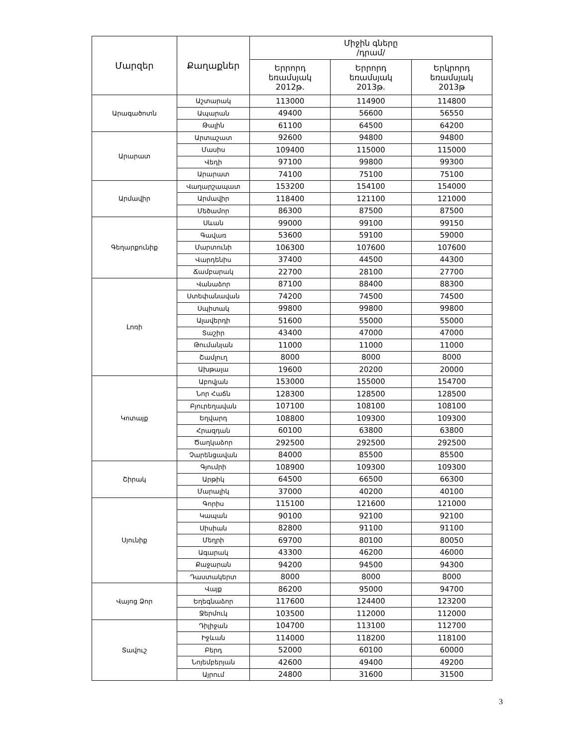| Մարզեր | Քաղաքներ | Միջին գները /դրամ/ | | |
| --- | --- | --- | --- | --- |
| | | Երրորդ եռամսյակ 2012թ. | Երրորդ եռամսյակ 2013թ. | Երկրորդ եռամսյակ 2013թ |
| Արագածոտն | Աշտարակ | 113000 | 114900 | 114800 |
| | Ապարան | 49400 | 56600 | 56550 |
| | Թալին | 61100 | 64500 | 64200 |
| Արարատ | Արտաշատ | 92600 | 94800 | 94800 |
| | Մասիս | 109400 | 115000 | 115000 |
| | Վեդի | 97100 | 99800 | 99300 |
| | Արարատ | 74100 | 75100 | 75100 |
| Արմավիր | Վաղարշապատ | 153200 | 154100 | 154000 |
| | Արմավիր | 118400 | 121100 | 121000 |
| | Մեծամոր | 86300 | 87500 | 87500 |
| Գեղարքունիք | Սևան | 99000 | 99100 | 99150 |
| | Գավառ | 53600 | 59100 | 59000 |
| | Մարտունի | 106300 | 107600 | 107600 |
| | Վարդենիս | 37400 | 44500 | 44300 |
| | Ճամբարակ | 22700 | 28100 | 27700 |
| Լոռի | Վանաձոր | 87100 | 88400 | 88300 |
| | Ստեփանավան | 74200 | 74500 | 74500 |
| | Սպիտակ | 99800 | 99800 | 99800 |
| | Ալավերդի | 51600 | 55000 | 55000 |
| | Տաշիր | 43400 | 47000 | 47000 |
| | Թումանյան | 11000 | 11000 | 11000 |
| | Շամլուղ | 8000 | 8000 | 8000 |
| | Ախթալա | 19600 | 20200 | 20000 |
| Կոտայք | Աբովյան | 153000 | 155000 | 154700 |
| | Նոր Հաճն | 128300 | 128500 | 128500 |
| | Բյուրեղավան | 107100 | 108100 | 108100 |
| | Եղվարդ | 108800 | 109300 | 109300 |
| | Հրազդան | 60100 | 63800 | 63800 |
| | Ծաղկաձոր | 292500 | 292500 | 292500 |
| | Չարենցավան | 84000 | 85500 | 85500 |
| Շիրակ | Գյումրի | 108900 | 109300 | 109300 |
| | Արթիկ | 64500 | 66500 | 66300 |
| | Մարալիկ | 37000 | 40200 | 40100 |
| Սյունիք | Գորիս | 115100 | 121600 | 121000 |
| | Կապան | 90100 | 92100 | 92100 |
| | Սիսիան | 82800 | 91100 | 91100 |
| | Մեղրի | 69700 | 80100 | 80050 |
| | Ագարակ | 43300 | 46200 | 46000 |
| | Քաջարան | 94200 | 94500 | 94300 |
| | Դաստակերտ | 8000 | 8000 | 8000 |
| Վայոց Ձոր | Վայք | 86200 | 95000 | 94700 |
| | Եղեգնաձոր | 117600 | 124400 | 123200 |
| | Ջերմուկ | 103500 | 112000 | 112000 |
| Տավուշ | Դիլիջան | 104700 | 113100 | 112700 |
| | Իջևան | 114000 | 118200 | 118100 |
| | Բերդ | 52000 | 60100 | 60000 |
| | Նոյեմբերյան | 42600 | 49400 | 49200 |
| | Այրում | 24800 | 31600 | 31500 |
3